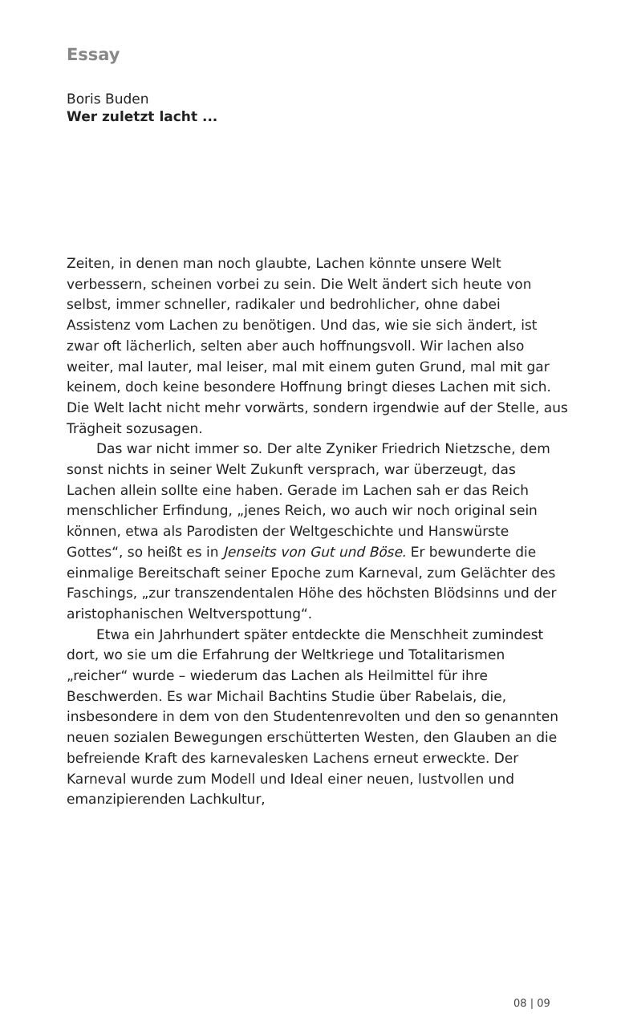Essay
Boris Buden
Wer zuletzt lacht ...
Zeiten, in denen man noch glaubte, Lachen könnte unsere Welt verbessern, scheinen vorbei zu sein. Die Welt ändert sich heute von selbst, immer schneller, radikaler und bedrohlicher, ohne dabei Assistenz vom Lachen zu benötigen. Und das, wie sie sich ändert, ist zwar oft lächerlich, selten aber auch hoffnungsvoll. Wir lachen also weiter, mal lauter, mal leiser, mal mit einem guten Grund, mal mit gar keinem, doch keine besondere Hoffnung bringt dieses Lachen mit sich. Die Welt lacht nicht mehr vorwärts, sondern irgendwie auf der Stelle, aus Trägheit sozusagen.
Das war nicht immer so. Der alte Zyniker Friedrich Nietzsche, dem sonst nichts in seiner Welt Zukunft versprach, war überzeugt, das Lachen allein sollte eine haben. Gerade im Lachen sah er das Reich menschlicher Erfindung, „jenes Reich, wo auch wir noch original sein können, etwa als Parodisten der Weltgeschichte und Hanswürste Gottes“, so heißt es in Jenseits von Gut und Böse. Er bewunderte die einmalige Bereitschaft seiner Epoche zum Karneval, zum Gelächter des Faschings, „zur transzendentalen Höhe des höchsten Blödsinns und der aristophanischen Weltverspottung“.
Etwa ein Jahrhundert später entdeckte die Menschheit zumindest dort, wo sie um die Erfahrung der Weltkriege und Totalitarismen „reicher“ wurde – wiederum das Lachen als Heilmittel für ihre Beschwerden. Es war Michail Bachtins Studie über Rabelais, die, insbesondere in dem von den Studentenrevolten und den so genannten neuen sozialen Bewegungen erschütterten Westen, den Glauben an die befreiende Kraft des karnevalesken Lachens erneut erweckte. Der Karneval wurde zum Modell und Ideal einer neuen, lustvollen und emanzipierenden Lachkultur,
08 | 09